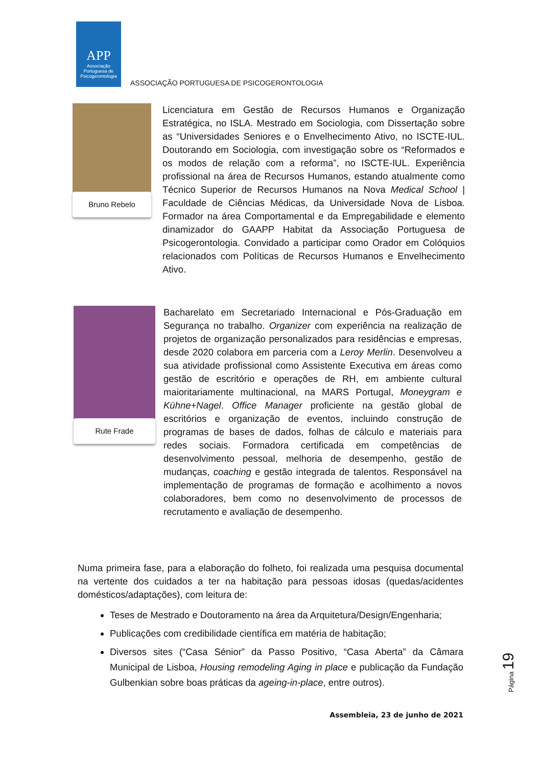APP
Associação Portuguesa de Psicogerontologia
ASSOCIAÇÃO PORTUGUESA DE PSICOGERONTOLOGIA
Bruno Rebelo
Licenciatura em Gestão de Recursos Humanos e Organização Estratégica, no ISLA. Mestrado em Sociologia, com Dissertação sobre as “Universidades Seniores e o Envelhecimento Ativo, no ISCTE-IUL. Doutorando em Sociologia, com investigação sobre os “Reformados e os modos de relação com a reforma”, no ISCTE-IUL. Experiência profissional na área de Recursos Humanos, estando atualmente como Técnico Superior de Recursos Humanos na Nova Medical School | Faculdade de Ciências Médicas, da Universidade Nova de Lisboa. Formador na área Comportamental e da Empregabilidade e elemento dinamizador do GAAPP Habitat da Associação Portuguesa de Psicogerontologia. Convidado a participar como Orador em Colóquios relacionados com Políticas de Recursos Humanos e Envelhecimento Ativo.
Rute Frade
Bacharelato em Secretariado Internacional e Pós-Graduação em Segurança no trabalho. Organizer com experiência na realização de projetos de organização personalizados para residências e empresas, desde 2020 colabora em parceria com a Leroy Merlin. Desenvolveu a sua atividade profissional como Assistente Executiva em áreas como gestão de escritório e operações de RH, em ambiente cultural maioritariamente multinacional, na MARS Portugal, Moneygram e Kühne+Nagel. Office Manager proficiente na gestão global de escritórios e organização de eventos, incluindo construção de programas de bases de dados, folhas de cálculo e materiais para redes sociais. Formadora certificada em competências de desenvolvimento pessoal, melhoria de desempenho, gestão de mudanças, coaching e gestão integrada de talentos. Responsável na implementação de programas de formação e acolhimento a novos colaboradores, bem como no desenvolvimento de processos de recrutamento e avaliação de desempenho.
Numa primeira fase, para a elaboração do folheto, foi realizada uma pesquisa documental na vertente dos cuidados a ter na habitação para pessoas idosas (quedas/acidentes domésticos/adaptações), com leitura de:
Teses de Mestrado e Doutoramento na área da Arquitetura/Design/Engenharia;
Publicações com credibilidade científica em matéria de habitação;
Diversos sites (“Casa Sénior” da Passo Positivo, “Casa Aberta” da Câmara Municipal de Lisboa, Housing remodeling Aging in place e publicação da Fundação Gulbenkian sobre boas práticas da ageing-in-place, entre outros).
Página 19
Assembleia, 23 de junho de 2021